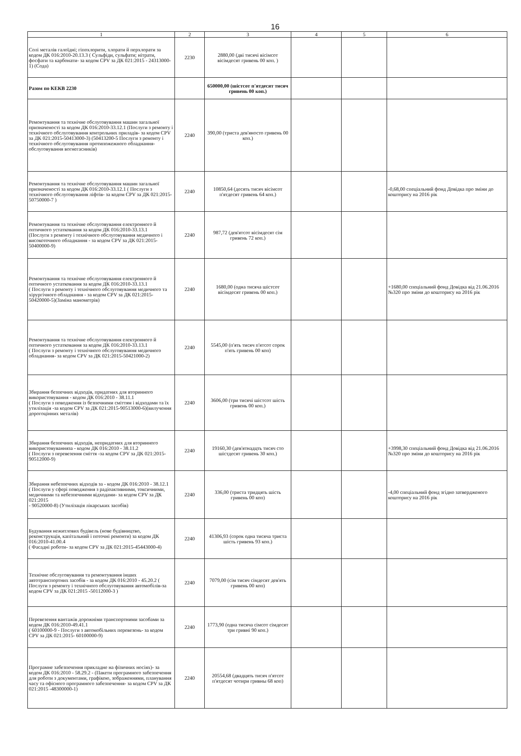16
| 1 | 2 | 3 | 4 | 5 | 6 |
| --- | --- | --- | --- | --- | --- |
| Солі металів галоїдні; гіпохлорити, хлорати й перхлорати за кодом ДК 016:2010-20.13.3 ( Сульфіди, сульфати; нітрати, фосфати та карбонати- за кодом CPV за ДК 021:2015 - 24313000-1) (Сода) | 2230 | 2880,00 (дві тисячі вісімсот вісімдесят гривень 00 коп. ) | | | |
| Разом по КЕКВ 2230 | | 650000,00 (шістсот п'ятдесят тисяч гривень 00 коп.) | | | |
| Ремонтування та технічне обслуговування машин загальної призначеності за кодом ДК 016:2010-33.12.1 (Послуги з ремонту і технічного обслуговування контрольних приладів- за кодом CPV за ДК 021:2015-50413000-3) (50413200-5 Послуги з ремонту і технічного обслуговування протипожежного обладнання-обслуговування вогнегасників) | 2240 | 390,00 (триста дев'яносто гривень 00 коп.) | | | |
| Ремонтування та технічне обслуговування машин загальної призначеності за кодом ДК 016:2010-33.12.1 ( Послуги з технічного обслуговування ліфтів- за кодом CPV за ДК 021:2015- 50750000-7 ) | 2240 | 10850,64 (десять тисяч вісімсот п'ятдесят гривень 64 коп.) | | | -0,68,00 спеціальний фонд Довідка про зміни до кошторису на 2016 рік |
| Ремонтування та технічне обслуговування електронного й оптичного устатковання за кодом ДК 016:2010-33.13.1 (Послуги з ремонту і технічного обслуговування медичного і високоточного обладнання - за кодом CPV за ДК 021:2015- 50400000-9) | 2240 | 987,72 (дев'ятсот вісімдесят сім гривень 72 коп.) | | | |
| Ремонтування та технічне обслуговування електронного й оптичного устатковання за кодом ДК 016:2010-33.13.1 ( Послуги з ремонту і технічного обслуговування медичного та хірургічного обладнання - за кодом CPV за ДК 021:2015- 50420000-5)(Заміна манометрів) | 2240 | 1680,00 (одна тисяча шістсот вісімдесят гривень 00 коп.) | | | +1680,00 спеціальний фонд Довідка від 21.06.2016 №320 про зміни до кошторису на 2016 рік |
| Ремонтування та технічне обслуговування електронного й оптичного устатковання за кодом ДК 016:2010-33.13.1 ( Послуги з ремонту і технічного обслуговування медичного обладнання- за кодом CPV за ДК 021:2015-50421000-2) | 2240 | 5545,00 (п'ять тисяч п'ятсот сорок п'ять гривень 00 коп) | | | |
| Збирання безпечних відходів, придатних для вторинного використовування - кодом ДК 016:2010 - 38.11.1 ( Послуги з поводження із безпечними сміттям і відходами та їх утилізація -за кодом CPV за ДК 021:2015-90513000-6)(вилучення дорогоцінних металів) | 2240 | 3606,00 (три тисячі шістсот шість гривень 00 коп.) | | | |
| Збирання безпечних відходів, непридатних для вторинного використовуванняза - кодом ДК 016:2010 - 38.11.2 ( Послуги з перевезення сміття -за кодом CPV за ДК 021:2015-90512000-9) | 2240 | 19160,30 (дев'ятнадцть тисяч сто шістдесят гривень 30 коп.) | | | +3998,30 спеціальний фонд Довідка від 21.06.2016 №320 про зміни до кошторису на 2016 рік |
| Збирання небезпечних відходів за - кодом ДК 016:2010 - 38.12.1 ( Послуги у сфері поводження з радіоактивними, токсичними, медичними та небезпечними відходами- за кодом CPV за ДК 021:2015 - 90520000-8) (Утилізація лікарських засобів) | 2240 | 336,00 (триста тридцять шість гривень 00 коп) | | | -4,00 спеціальний фонд згідно затвердженого кошторису на 2016 рік |
| Будування нежитлових будівель (нове будівництво, реконструкція, капітальний і поточні ремонти) за кодом ДК 016:2010-41.00.4 ( Фасадні роботи- за кодом CPV за ДК 021:2015-45443000-4) | 2240 | 41306,93 (сорок одна тисяча триста шість гривень 93 коп.) | | | |
| Технічне обслуговування та ремонтування інших автотранспортних засобів - за кодом ДК 016:2010 - 45.20.2 ( Послуги з ремонту і технічного обслуговування автомобілів-за кодом CPV за ДК 021:2015 -50112000-3 ) | 2240 | 7079,00 (сім тисяч сімдесят дев'ять гривень 00 коп) | | | |
| Перевезення вантажів дорожніми транспортними засобами за кодом ДК 016:2010-49.41.1 ( 60100000-9 - Послуги з автомобільних перевезень- за кодом CPV за ДК 021:2015- 60100000-9) | 2240 | 1773,90 (одна тисяча сімсот сімдесят три гривні 90 коп.) | | | |
| Програмне забезпечення прикладне на фізичних носіях)- за кодом ДК 016:2010 - 58.29.2 - (Пакети програмного забезпечення для роботи з документами, графікою, зображеннями, планування часу та офісного програмного забезпечення- за кодом CPV за ДК 021:2015 -48300000-1) | 2240 | 20554,68 (двадцять тисяч п'ятсот п'ятдесят чотири гривны 68 коп) | | | |